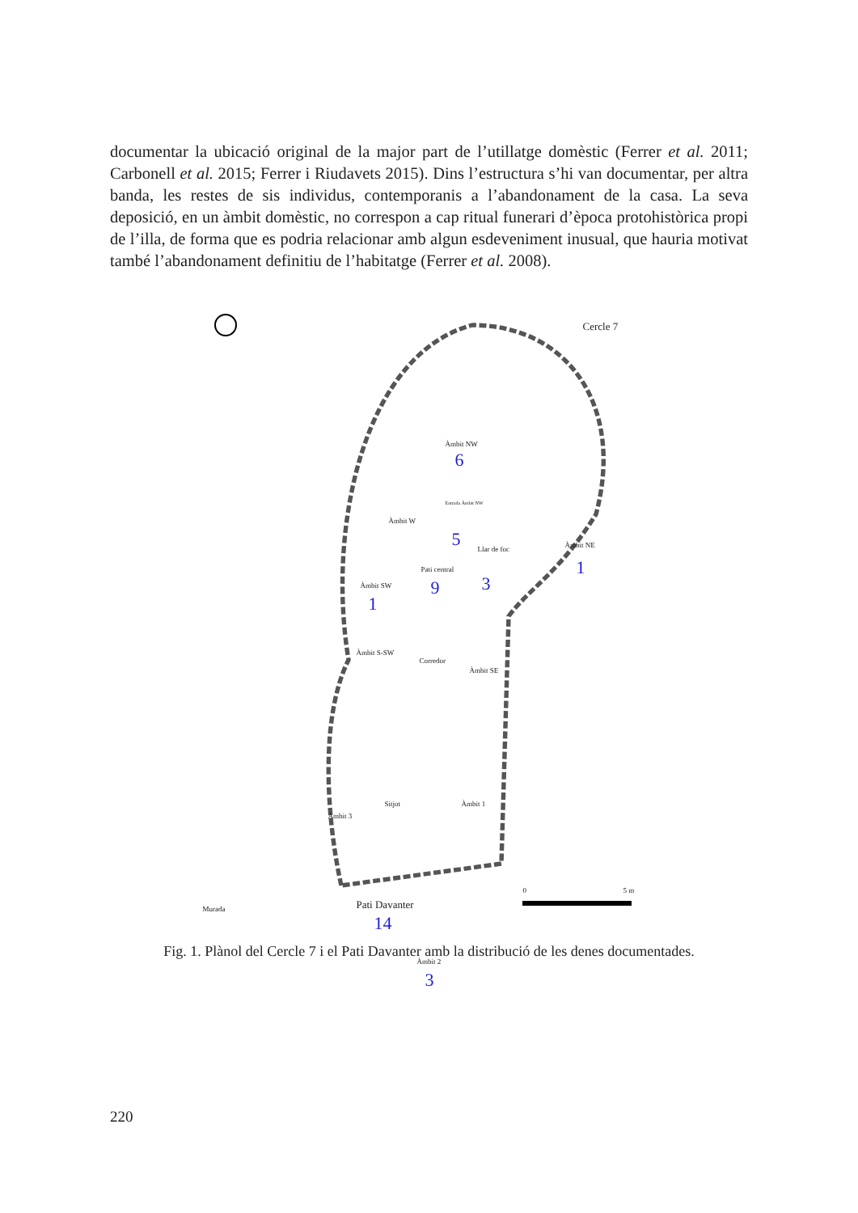documentar la ubicació original de la major part de l’utillatge domèstic (Ferrer et al. 2011; Carbonell et al. 2015; Ferrer i Riudavets 2015). Dins l’estructura s’hi van documentar, per altra banda, les restes de sis individus, contemporanis a l’abandonament de la casa. La seva deposició, en un àmbit domèstic, no correspon a cap ritual funerari d’època protohistòrica propi de l’illa, de forma que es podria relacionar amb algun esdeveniment inusual, que hauria motivat també l’abandonament definitiu de l’habitatge (Ferrer et al. 2008).
Cercle 7
Àmbit NW
6
Entrada Àmbit NW
Àmbit W
5 Llar de foc
3
Àmbit NE
1 Pati central
9 Àmbit SW
1
Àmbit S-SW
Corredor
Àmbit SE
Sitjot Àmbit 1
Àmbit 3
Murada Pati Davanter
14
Àmbit 2
3
0 5 m
Fig. 1. Plànol del Cercle 7 i el Pati Davanter amb la distribució de les denes documentades.
220